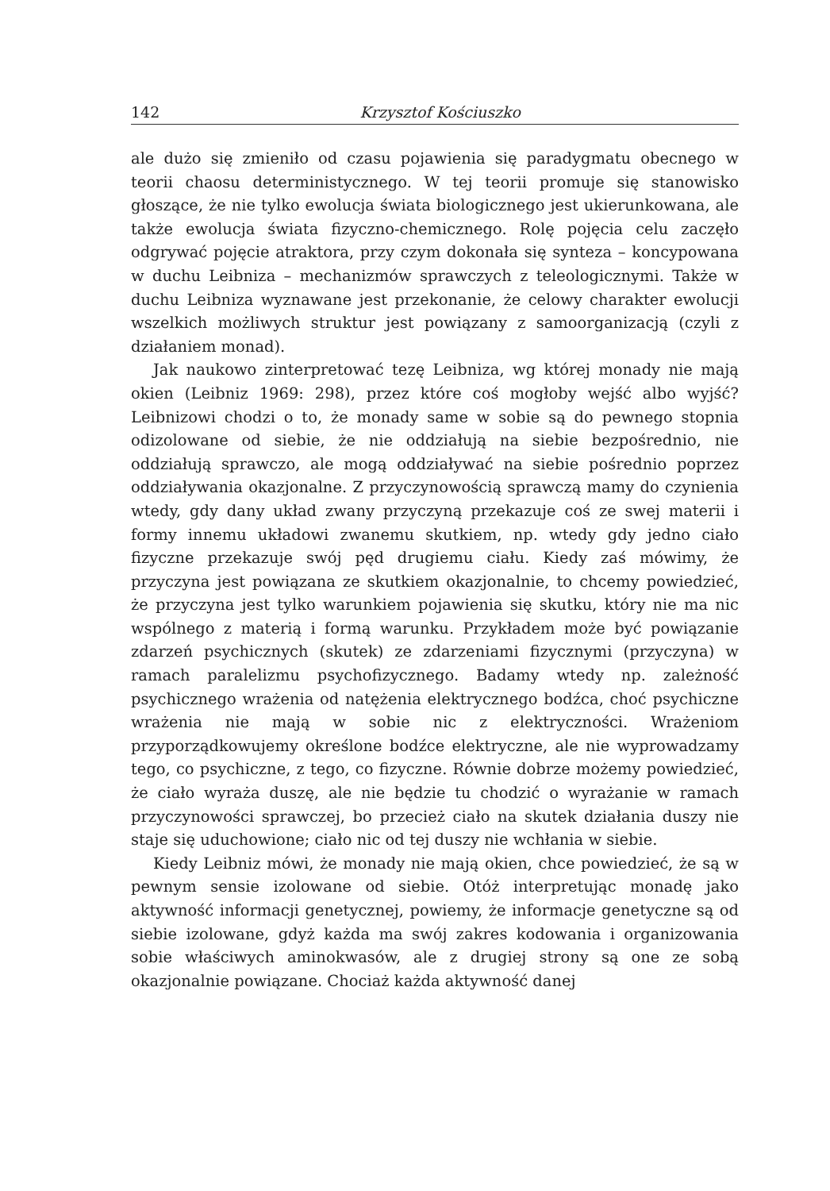142 Krzysztof Kościuszko
ale dużo się zmieniło od czasu pojawienia się paradygmatu obecnego w teorii chaosu deterministycznego. W tej teorii promuje się stanowisko głoszące, że nie tylko ewolucja świata biologicznego jest ukierunkowana, ale także ewolucja świata fizyczno-chemicznego. Rolę pojęcia celu zaczęło odgrywać pojęcie atraktora, przy czym dokonała się synteza – koncypowana w duchu Leibniza – mechanizmów sprawczych z teleologicznymi. Także w duchu Leibniza wyznawane jest przekonanie, że celowy charakter ewolucji wszelkich możliwych struktur jest powiązany z samoorganizacją (czyli z działaniem monad).
Jak naukowo zinterpretować tezę Leibniza, wg której monady nie mają okien (Leibniz 1969: 298), przez które coś mogłoby wejść albo wyjść? Leibnizowi chodzi o to, że monady same w sobie są do pewnego stopnia odizolowane od siebie, że nie oddziałują na siebie bezpośrednio, nie oddziałują sprawczo, ale mogą oddziaływać na siebie pośrednio poprzez oddziaływania okazjonalne. Z przyczynowością sprawczą mamy do czynienia wtedy, gdy dany układ zwany przyczyną przekazuje coś ze swej materii i formy innemu układowi zwanemu skutkiem, np. wtedy gdy jedno ciało fizyczne przekazuje swój pęd drugiemu ciału. Kiedy zaś mówimy, że przyczyna jest powiązana ze skutkiem okazjonalnie, to chcemy powiedzieć, że przyczyna jest tylko warunkiem pojawienia się skutku, który nie ma nic wspólnego z materią i formą warunku. Przykładem może być powiązanie zdarzeń psychicznych (skutek) ze zdarzeniami fizycznymi (przyczyna) w ramach paralelizmu psychofizycznego. Badamy wtedy np. zależność psychicznego wrażenia od natężenia elektrycznego bodźca, choć psychiczne wrażenia nie mają w sobie nic z elektryczności. Wrażeniom przyporządkowujemy określone bodźce elektryczne, ale nie wyprowadzamy tego, co psychiczne, z tego, co fizyczne. Równie dobrze możemy powiedzieć, że ciało wyraża duszę, ale nie będzie tu chodzić o wyrażanie w ramach przyczynowości sprawczej, bo przecież ciało na skutek działania duszy nie staje się uduchowione; ciało nic od tej duszy nie wchłania w siebie.
Kiedy Leibniz mówi, że monady nie mają okien, chce powiedzieć, że są w pewnym sensie izolowane od siebie. Otóż interpretując monadę jako aktywność informacji genetycznej, powiemy, że informacje genetyczne są od siebie izolowane, gdyż każda ma swój zakres kodowania i organizowania sobie właściwych aminokwasów, ale z drugiej strony są one ze sobą okazjonalnie powiązane. Chociaż każda aktywność danej